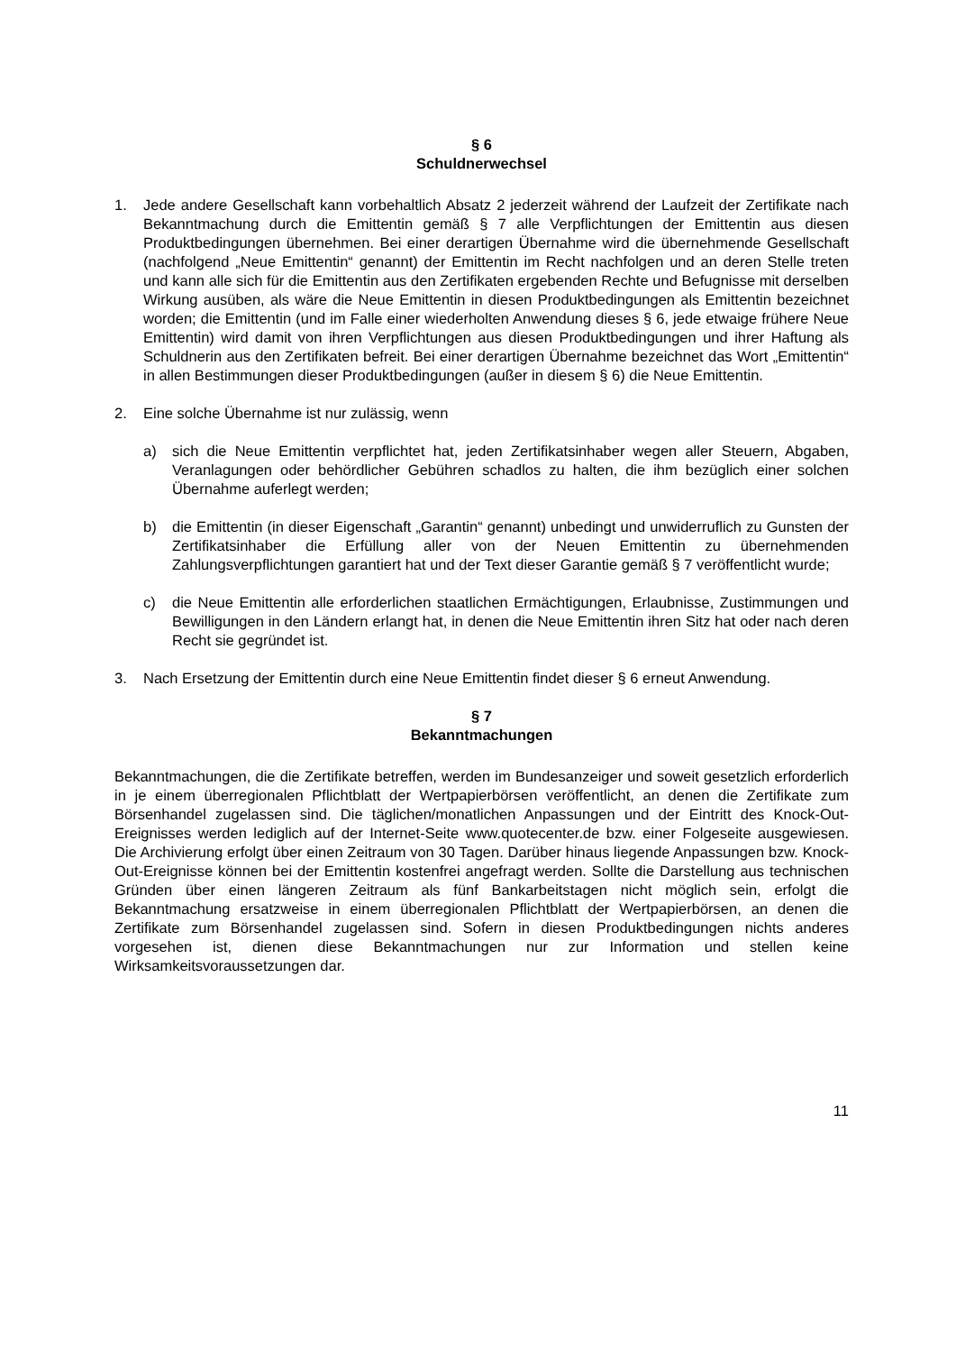§ 6
Schuldnerwechsel
1. Jede andere Gesellschaft kann vorbehaltlich Absatz 2 jederzeit während der Laufzeit der Zertifikate nach Bekanntmachung durch die Emittentin gemäß § 7 alle Verpflichtungen der Emittentin aus diesen Produktbedingungen übernehmen. Bei einer derartigen Übernahme wird die übernehmende Gesellschaft (nachfolgend „Neue Emittentin“ genannt) der Emittentin im Recht nachfolgen und an deren Stelle treten und kann alle sich für die Emittentin aus den Zertifikaten ergebenden Rechte und Befugnisse mit derselben Wirkung ausüben, als wäre die Neue Emittentin in diesen Produktbedingungen als Emittentin bezeichnet worden; die Emittentin (und im Falle einer wiederholten Anwendung dieses § 6, jede etwaige frühere Neue Emittentin) wird damit von ihren Verpflichtungen aus diesen Produktbedingungen und ihrer Haftung als Schuldnerin aus den Zertifikaten befreit. Bei einer derartigen Übernahme bezeichnet das Wort „Emittentin“ in allen Bestimmungen dieser Produktbedingungen (außer in diesem § 6) die Neue Emittentin.
2. Eine solche Übernahme ist nur zulässig, wenn
a) sich die Neue Emittentin verpflichtet hat, jeden Zertifikatsinhaber wegen aller Steuern, Abgaben, Veranlagungen oder behördlicher Gebühren schadlos zu halten, die ihm bezüglich einer solchen Übernahme auferlegt werden;
b) die Emittentin (in dieser Eigenschaft „Garantin“ genannt) unbedingt und unwiderruflich zu Gunsten der Zertifikatsinhaber die Erfüllung aller von der Neuen Emittentin zu übernehmenden Zahlungsverpflichtungen garantiert hat und der Text dieser Garantie gemäß § 7 veröffentlicht wurde;
c) die Neue Emittentin alle erforderlichen staatlichen Ermächtigungen, Erlaubnisse, Zustimmungen und Bewilligungen in den Ländern erlangt hat, in denen die Neue Emittentin ihren Sitz hat oder nach deren Recht sie gegründet ist.
3. Nach Ersetzung der Emittentin durch eine Neue Emittentin findet dieser § 6 erneut Anwendung.
§ 7
Bekanntmachungen
Bekanntmachungen, die die Zertifikate betreffen, werden im Bundesanzeiger und soweit gesetzlich erforderlich in je einem überregionalen Pflichtblatt der Wertpapierbörsen veröffentlicht, an denen die Zertifikate zum Börsenhandel zugelassen sind. Die täglichen/monatlichen Anpassungen und der Eintritt des Knock-Out-Ereignisses werden lediglich auf der Internet-Seite www.quotecenter.de bzw. einer Folgeseite ausgewiesen. Die Archivierung erfolgt über einen Zeitraum von 30 Tagen. Darüber hinaus liegende Anpassungen bzw. Knock-Out-Ereignisse können bei der Emittentin kostenfrei angefragt werden. Sollte die Darstellung aus technischen Gründen über einen längeren Zeitraum als fünf Bankarbeitstagen nicht möglich sein, erfolgt die Bekanntmachung ersatzweise in einem überregionalen Pflichtblatt der Wertpapierbörsen, an denen die Zertifikate zum Börsenhandel zugelassen sind. Sofern in diesen Produktbedingungen nichts anderes vorgesehen ist, dienen diese Bekanntmachungen nur zur Information und stellen keine Wirksamkeitsvoraussetzungen dar.
11